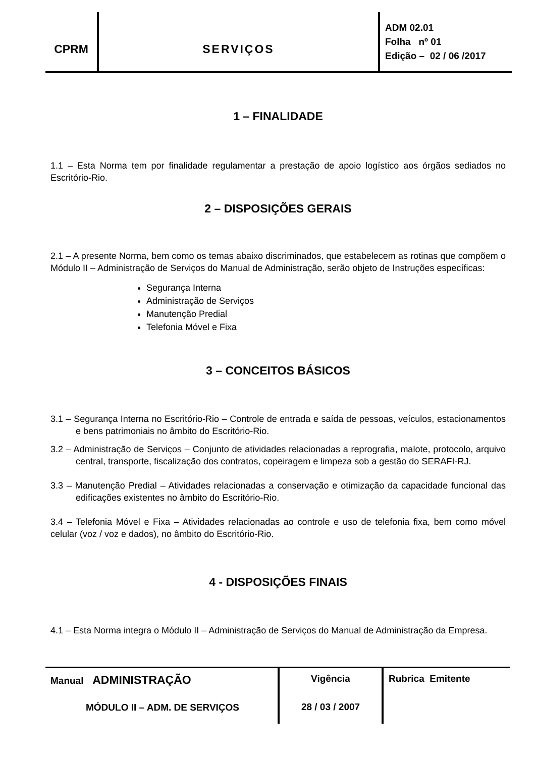| CPRM | SERVIÇOS | ADM 02.01 Folha nº 01 Edição – 02 / 06 /2017 |
1 – FINALIDADE
1.1 – Esta Norma tem por finalidade regulamentar a prestação de apoio logístico aos órgãos sediados no Escritório-Rio.
2 – DISPOSIÇÕES GERAIS
2.1 – A presente Norma, bem como os temas abaixo discriminados, que estabelecem as rotinas que compõem o Módulo II – Administração de Serviços do Manual de Administração, serão objeto de Instruções específicas:
Segurança Interna
Administração de Serviços
Manutenção Predial
Telefonia Móvel e Fixa
3 – CONCEITOS BÁSICOS
3.1 – Segurança Interna no Escritório-Rio – Controle de entrada e saída de pessoas, veículos, estacionamentos e bens patrimoniais no âmbito do Escritório-Rio.
3.2 – Administração de Serviços – Conjunto de atividades relacionadas a reprografia, malote, protocolo, arquivo central, transporte, fiscalização dos contratos, copeiragem e limpeza sob a gestão do SERAFI-RJ.
3.3 – Manutenção Predial – Atividades relacionadas a conservação e otimização da capacidade funcional das edificações existentes no âmbito do Escritório-Rio.
3.4 – Telefonia Móvel e Fixa – Atividades relacionadas ao controle e uso de telefonia fixa, bem como móvel celular (voz / voz e dados), no âmbito do Escritório-Rio.
4 - DISPOSIÇÕES FINAIS
4.1 – Esta Norma integra o Módulo II – Administração de Serviços do Manual de Administração da Empresa.
| Manual ADMINISTRAÇÃO MÓDULO II – ADM. DE SERVIÇOS | Vigência 28 / 03 / 2007 | Rubrica Emitente |